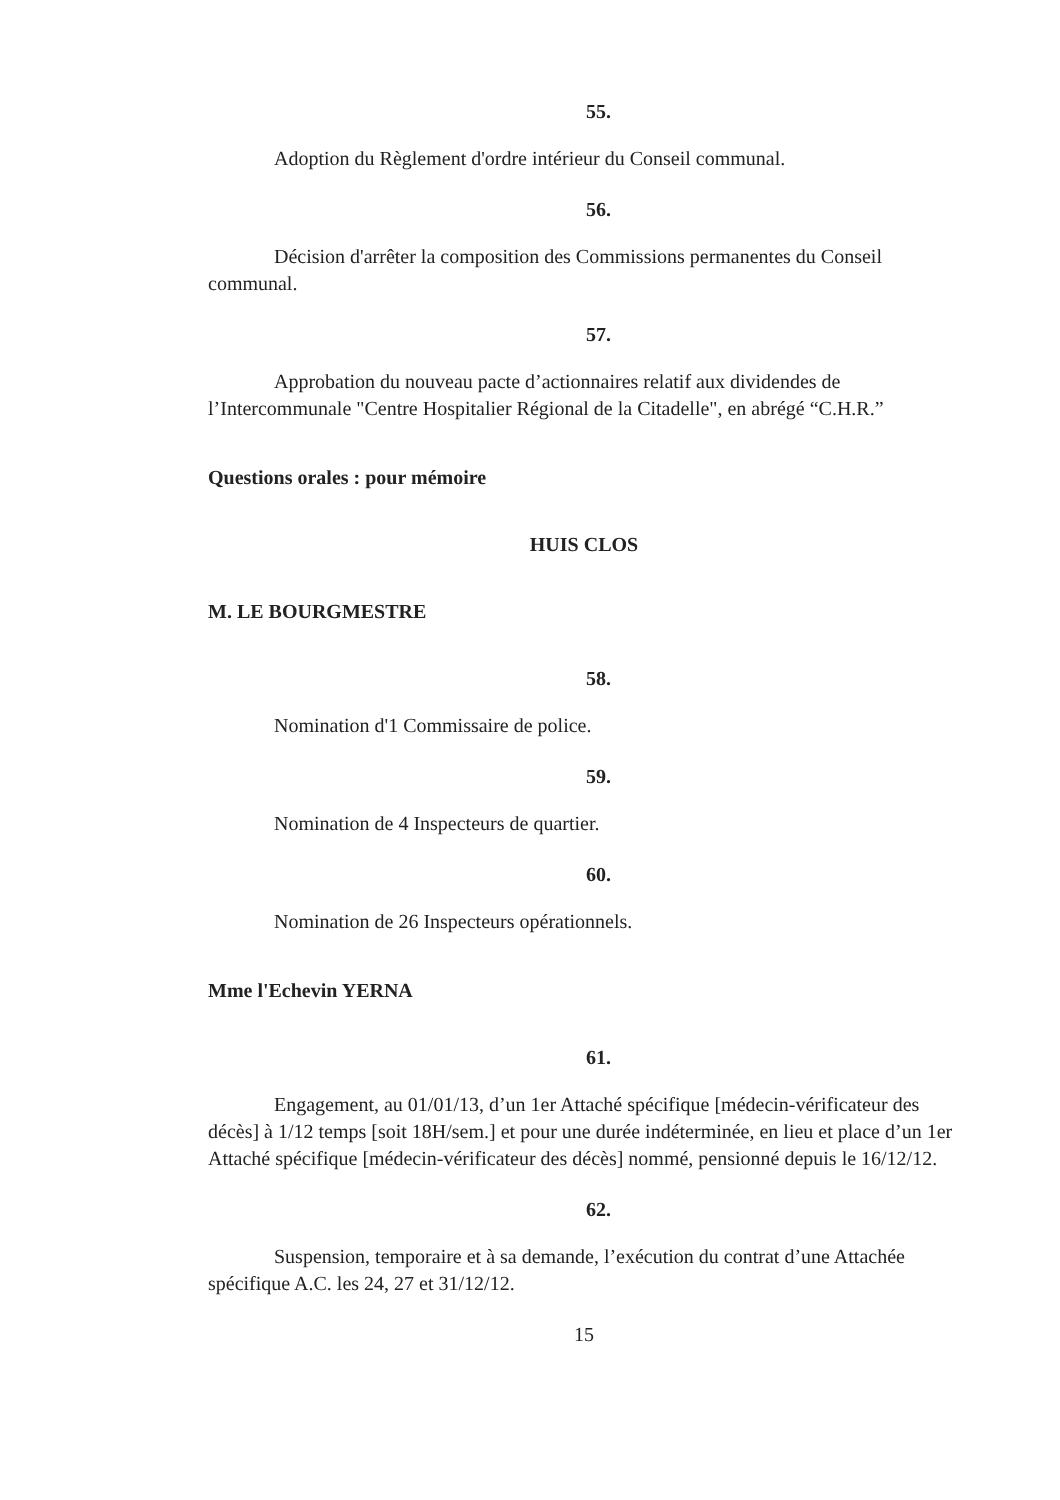55.
Adoption du Règlement d'ordre intérieur du Conseil communal.
56.
Décision d'arrêter la composition des Commissions permanentes du Conseil communal.
57.
Approbation du nouveau pacte d’actionnaires relatif aux dividendes de l’Intercommunale "Centre Hospitalier Régional de la Citadelle", en abrégé “C.H.R.”
Questions orales : pour mémoire
HUIS CLOS
M. LE BOURGMESTRE
58.
Nomination d'1 Commissaire de police.
59.
Nomination de 4 Inspecteurs de quartier.
60.
Nomination de 26 Inspecteurs opérationnels.
Mme l'Echevin YERNA
61.
Engagement, au 01/01/13, d’un 1er Attaché spécifique [médecin-vérificateur des décès] à 1/12 temps [soit 18H/sem.] et pour une durée indéterminée, en lieu et place d’un 1er Attaché spécifique [médecin-vérificateur des décès] nommé, pensionné depuis le 16/12/12.
62.
Suspension, temporaire et à sa demande, l’exécution du contrat d’une Attachée spécifique A.C. les 24, 27 et 31/12/12.
15